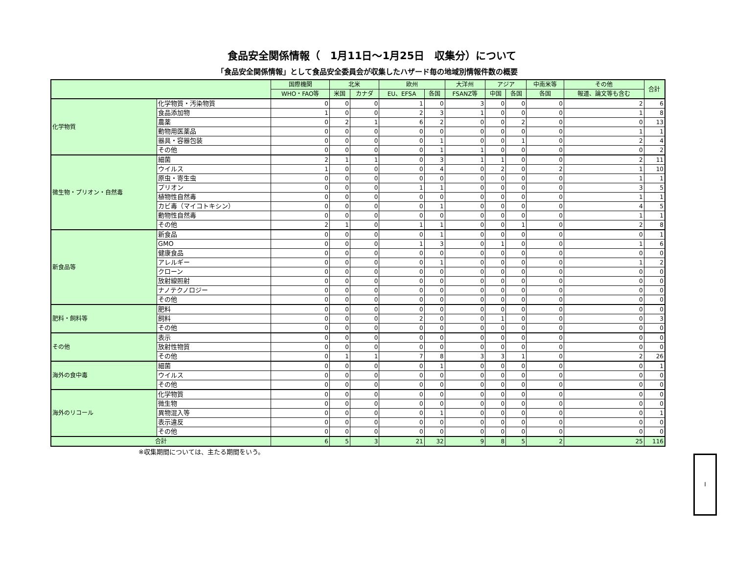食品安全関係情報（　1月11日～1月25日　収集分）について
「食品安全関係情報」として食品安全委員会が収集したハザード毎の地域別情報件数の概要
| | | 国際機関 | 北米 | | 欧州 | | 大洋州 | アジア | | 中南米等 | その他 | 合計 |
| --- | --- | --- | --- | --- | --- | --- | --- | --- | --- | --- | --- | --- |
| | | WHO・FAO等 | 米国 | カナダ | EU、EFSA | 各国 | FSANZ等 | 中国 | 各国 | 各国 | 報道、論文等も含む | |
| 化学物質 | 化学物質・汚染物質 | 0 | 0 | 0 | 1 | 0 | 3 | 0 | 0 | 0 | 2 | 6 |
| | 食品添加物 | 1 | 0 | 0 | 2 | 3 | 1 | 0 | 0 | 0 | 1 | 8 |
| | 農薬 | 0 | 2 | 1 | 6 | 2 | 0 | 0 | 2 | 0 | 0 | 13 |
| | 動物用医薬品 | 0 | 0 | 0 | 0 | 0 | 0 | 0 | 0 | 0 | 1 | 1 |
| | 器具・容器包装 | 0 | 0 | 0 | 0 | 1 | 0 | 0 | 1 | 0 | 2 | 4 |
| | その他 | 0 | 0 | 0 | 0 | 1 | 1 | 0 | 0 | 0 | 0 | 2 |
| 微生物・プリオン・自然毒 | 細菌 | 2 | 1 | 1 | 0 | 3 | 1 | 1 | 0 | 0 | 2 | 11 |
| | ウイルス | 1 | 0 | 0 | 0 | 4 | 0 | 2 | 0 | 2 | 1 | 10 |
| | 原虫・寄生虫 | 0 | 0 | 0 | 0 | 0 | 0 | 0 | 0 | 0 | 1 | 1 |
| | プリオン | 0 | 0 | 0 | 1 | 1 | 0 | 0 | 0 | 0 | 3 | 5 |
| | 植物性自然毒 | 0 | 0 | 0 | 0 | 0 | 0 | 0 | 0 | 0 | 1 | 1 |
| | カビ毒（マイコトキシン） | 0 | 0 | 0 | 0 | 1 | 0 | 0 | 0 | 0 | 4 | 5 |
| | 動物性自然毒 | 0 | 0 | 0 | 0 | 0 | 0 | 0 | 0 | 0 | 1 | 1 |
| | その他 | 2 | 1 | 0 | 1 | 1 | 0 | 0 | 1 | 0 | 2 | 8 |
| 新食品等 | 新食品 | 0 | 0 | 0 | 0 | 1 | 0 | 0 | 0 | 0 | 0 | 1 |
| | GMO | 0 | 0 | 0 | 1 | 3 | 0 | 1 | 0 | 0 | 1 | 6 |
| | 健康食品 | 0 | 0 | 0 | 0 | 0 | 0 | 0 | 0 | 0 | 0 | 0 |
| | アレルギー | 0 | 0 | 0 | 0 | 1 | 0 | 0 | 0 | 0 | 1 | 2 |
| | クローン | 0 | 0 | 0 | 0 | 0 | 0 | 0 | 0 | 0 | 0 | 0 |
| | 放射線照射 | 0 | 0 | 0 | 0 | 0 | 0 | 0 | 0 | 0 | 0 | 0 |
| | ナノテクノロジー | 0 | 0 | 0 | 0 | 0 | 0 | 0 | 0 | 0 | 0 | 0 |
| | その他 | 0 | 0 | 0 | 0 | 0 | 0 | 0 | 0 | 0 | 0 | 0 |
| 肥料・飼料等 | 肥料 | 0 | 0 | 0 | 0 | 0 | 0 | 0 | 0 | 0 | 0 | 0 |
| | 飼料 | 0 | 0 | 0 | 2 | 0 | 0 | 1 | 0 | 0 | 0 | 3 |
| | その他 | 0 | 0 | 0 | 0 | 0 | 0 | 0 | 0 | 0 | 0 | 0 |
| その他 | 表示 | 0 | 0 | 0 | 0 | 0 | 0 | 0 | 0 | 0 | 0 | 0 |
| | 放射性物質 | 0 | 0 | 0 | 0 | 0 | 0 | 0 | 0 | 0 | 0 | 0 |
| | その他 | 0 | 1 | 1 | 7 | 8 | 3 | 3 | 1 | 0 | 2 | 26 |
| 海外の食中毒 | 細菌 | 0 | 0 | 0 | 0 | 1 | 0 | 0 | 0 | 0 | 0 | 1 |
| | ウイルス | 0 | 0 | 0 | 0 | 0 | 0 | 0 | 0 | 0 | 0 | 0 |
| | その他 | 0 | 0 | 0 | 0 | 0 | 0 | 0 | 0 | 0 | 0 | 0 |
| 海外のリコール | 化学物質 | 0 | 0 | 0 | 0 | 0 | 0 | 0 | 0 | 0 | 0 | 0 |
| | 微生物 | 0 | 0 | 0 | 0 | 0 | 0 | 0 | 0 | 0 | 0 | 0 |
| | 異物混入等 | 0 | 0 | 0 | 0 | 1 | 0 | 0 | 0 | 0 | 0 | 1 |
| | 表示違反 | 0 | 0 | 0 | 0 | 0 | 0 | 0 | 0 | 0 | 0 | 0 |
| | その他 | 0 | 0 | 0 | 0 | 0 | 0 | 0 | 0 | 0 | 0 | 0 |
| 合計 | | 6 | 5 | 3 | 21 | 32 | 9 | 8 | 5 | 2 | 25 | 116 |
※収集期間については、主たる期間をいう。
I